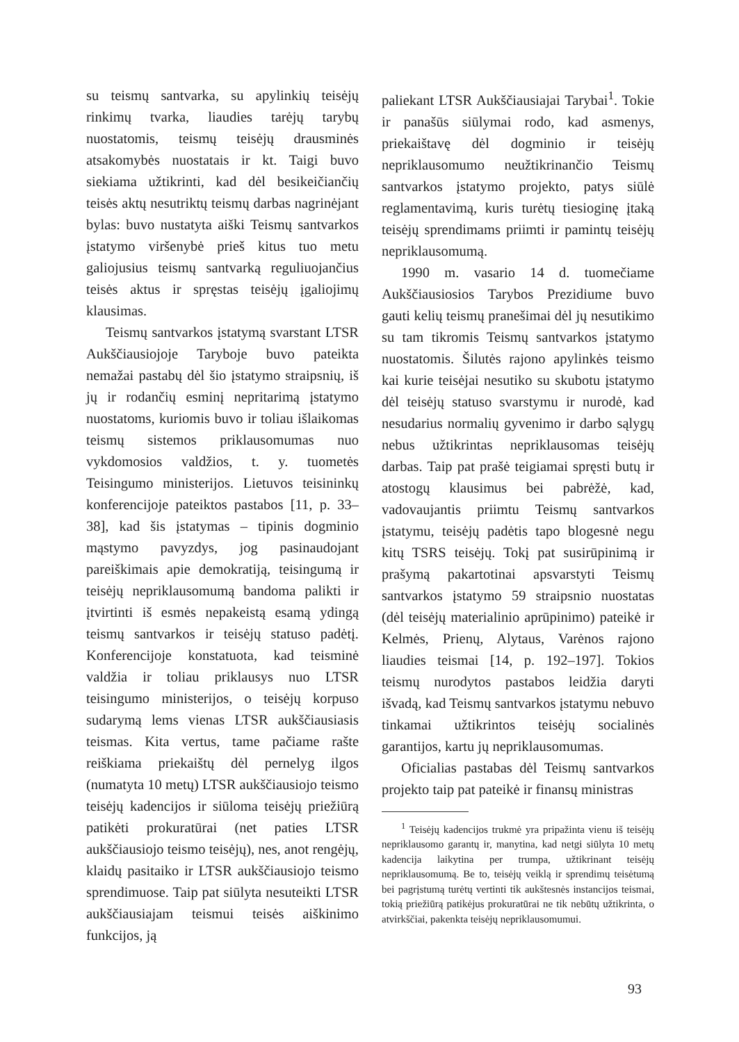su teismų santvarka, su apylinkių teisėjų rinkimų tvarka, liaudies tarėjų tarybų nuostatomis, teismų teisėjų drausminės atsakomybės nuostatais ir kt. Taigi buvo siekiama užtikrinti, kad dėl besikeičiančių teisės aktų nesutriktų teismų darbas nagrinėjant bylas: buvo nustatyta aiški Teismų santvarkos įstatymo viršenybė prieš kitus tuo metu galiojusius teismų santvarką reguliuojančius teisės aktus ir spręstas teisėjų įgaliojimų klausimas.
Teismų santvarkos įstatymą svarstant LTSR Aukščiausiojoje Taryboje buvo pateikta nemažai pastabų dėl šio įstatymo straipsnių, iš jų ir rodančių esminį nepritarimą įstatymo nuostatoms, kuriomis buvo ir toliau išlaikomas teismų sistemos priklausomumas nuo vykdomosios valdžios, t. y. tuometės Teisingumo ministerijos. Lietuvos teisininkų konferencijoje pateiktos pastabos [11, p. 33–38], kad šis įstatymas – tipinis dogminio mąstymo pavyzdys, jog pasinaudojant pareiškimais apie demokratiją, teisingumą ir teisėjų nepriklausomumą bandoma palikti ir įtvirtinti iš esmės nepakeistą esamą ydingą teismų santvarkos ir teisėjų statuso padėtį. Konferencijoje konstatuota, kad teisminė valdžia ir toliau priklausys nuo LTSR teisingumo ministerijos, o teisėjų korpuso sudarymą lems vienas LTSR aukščiausiasis teismas. Kita vertus, tame pačiame rašte reiškiama priekaištų dėl pernelyg ilgos (numatyta 10 metų) LTSR aukščiausiojo teismo teisėjų kadencijos ir siūloma teisėjų priežiūrą patikėti prokuratūrai (net paties LTSR aukščiausiojo teismo teisėjų), nes, anot rengėjų, klaidų pasitaiko ir LTSR aukščiausiojo teismo sprendimuose. Taip pat siūlyta nesuteikti LTSR aukščiausiajam teismui teisės aiškinimo funkcijos, ją
paliekant LTSR Aukščiausiajai Tarybai<sup>1</sup>. Tokie ir panašūs siūlymai rodo, kad asmenys, priekaištavę dėl dogminio ir teisėjų nepriklausomumo neužtikrinančio Teismų santvarkos įstatymo projekto, patys siūlė reglamentavimą, kuris turėtų tiesioginę įtaką teisėjų sprendimams priimti ir pamintų teisėjų nepriklausomumą.
1990 m. vasario 14 d. tuomečiame Aukščiausiosios Tarybos Prezidiume buvo gauti kelių teismų pranešimai dėl jų nesutikimo su tam tikromis Teismų santvarkos įstatymo nuostatomis. Šilutės rajono apylinkės teismo kai kurie teisėjai nesutiko su skubotu įstatymo dėl teisėjų statuso svarstymu ir nurodė, kad nesudarius normalių gyvenimo ir darbo sąlygų nebus užtikrintas nepriklausomas teisėjų darbas. Taip pat prašė teigiamai spręsti butų ir atostogų klausimus bei pabrėžė, kad, vadovaujantis priimtu Teismų santvarkos įstatymu, teisėjų padėtis tapo blogesnė negu kitų TSRS teisėjų. Tokį pat susirūpinimą ir prašymą pakartotinai apsvarstyti Teismų santvarkos įstatymo 59 straipsnio nuostatas (dėl teisėjų materialinio aprūpinimo) pateikė ir Kelmės, Prienų, Alytaus, Varėnos rajono liaudies teismai [14, p. 192–197]. Tokios teismų nurodytos pastabos leidžia daryti išvadą, kad Teismų santvarkos įstatymu nebuvo tinkamai užtikrintos teisėjų socialinės garantijos, kartu jų nepriklausomumas.
Oficialias pastabas dėl Teismų santvarkos projekto taip pat pateikė ir finansų ministras
<sup>1</sup> Teisėjų kadencijos trukmė yra pripažinta vienu iš teisėjų nepriklausomo garantų ir, manytina, kad netgi siūlyta 10 metų kadencija laikytina per trumpa, užtikrinant teisėjų nepriklausomumą. Be to, teisėjų veiklą ir sprendimų teisėtumą bei pagrįstumą turėtų vertinti tik aukštesnės instancijos teismai, tokią priežiūrą patikėjus prokuratūrai ne tik nebūtų užtikrinta, o atvirkščiai, pakenkta teisėjų nepriklausomumui.
93